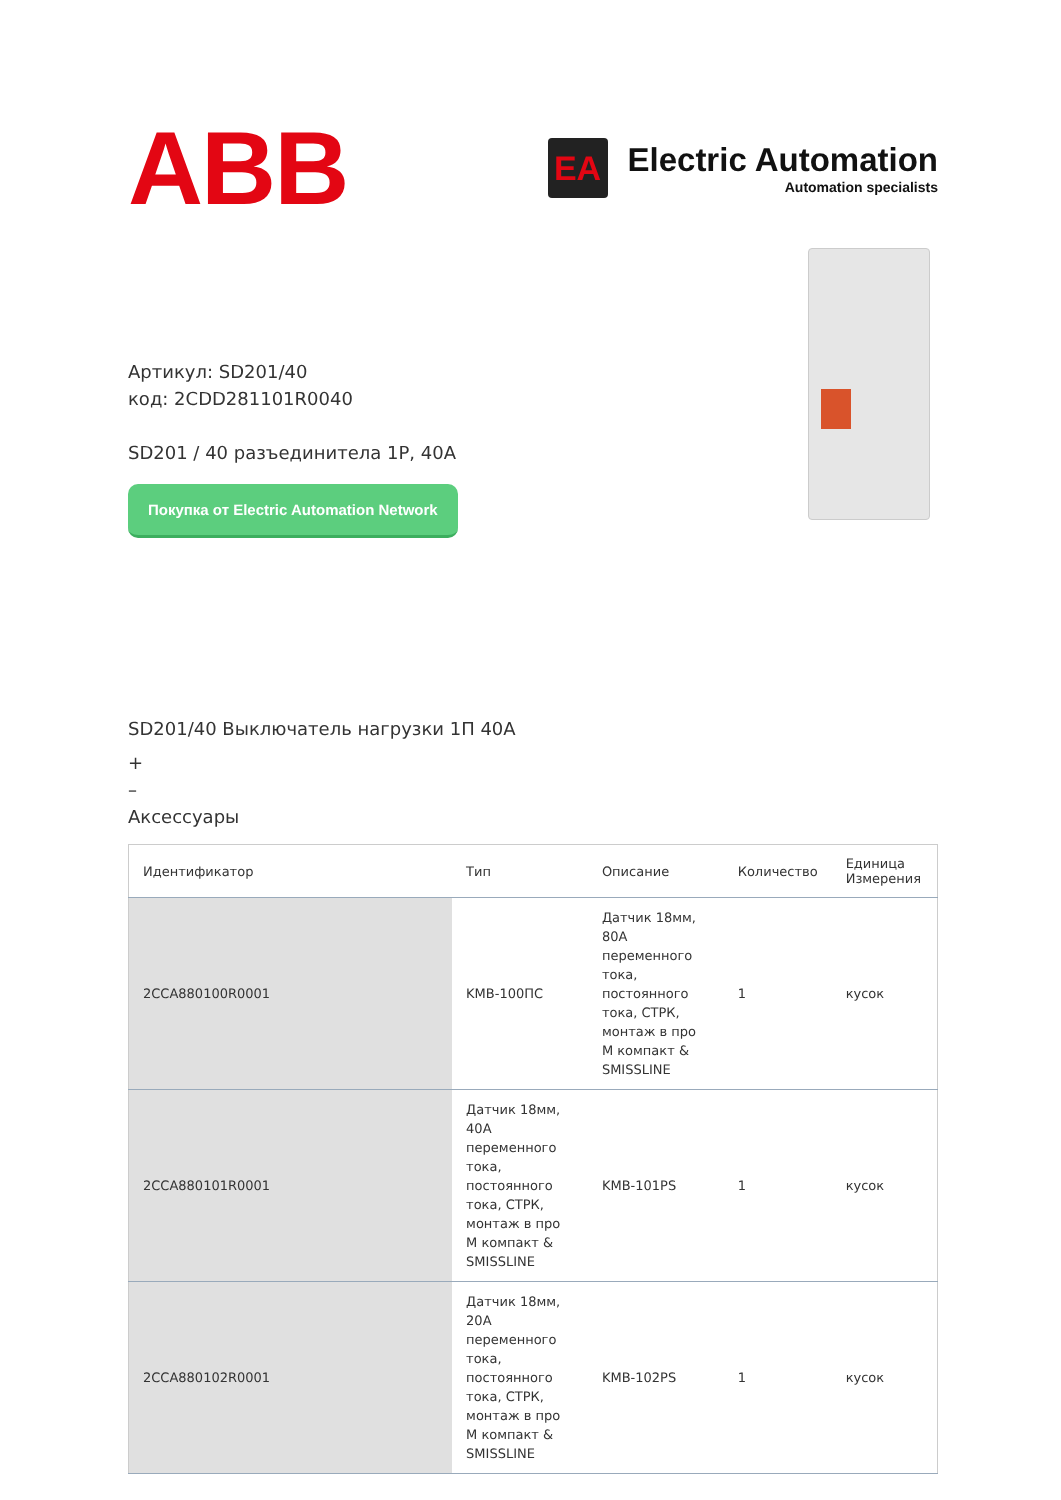ABB
EA
Electric Automation
Automation specialists
Артикул: SD201/40
код: 2CDD281101R0040
SD201 / 40 разъединитела 1P, 40A
Покупка от Electric Automation Network
SD201/40 Выключатель нагрузки 1П 40A
+
–
Аксессуары
| Идентификатор | Тип | Описание | Количество | Единица Измерения |
| --- | --- | --- | --- | --- |
| 2CCA880100R0001 | KMB-100ПС | Датчик 18мм, 80A переменного тока, постоянного тока, СТРК, монтаж в про M компакт & SMISSLINE | 1 | кусок |
| 2CCA880101R0001 | Датчик 18мм, 40A переменного тока, постоянного тока, СТРК, монтаж в про M компакт & SMISSLINE | KMB-101PS | 1 | кусок |
| 2CCA880102R0001 | Датчик 18мм, 20A переменного тока, постоянного тока, СТРК, монтаж в про M компакт & SMISSLINE | KMB-102PS | 1 | кусок |